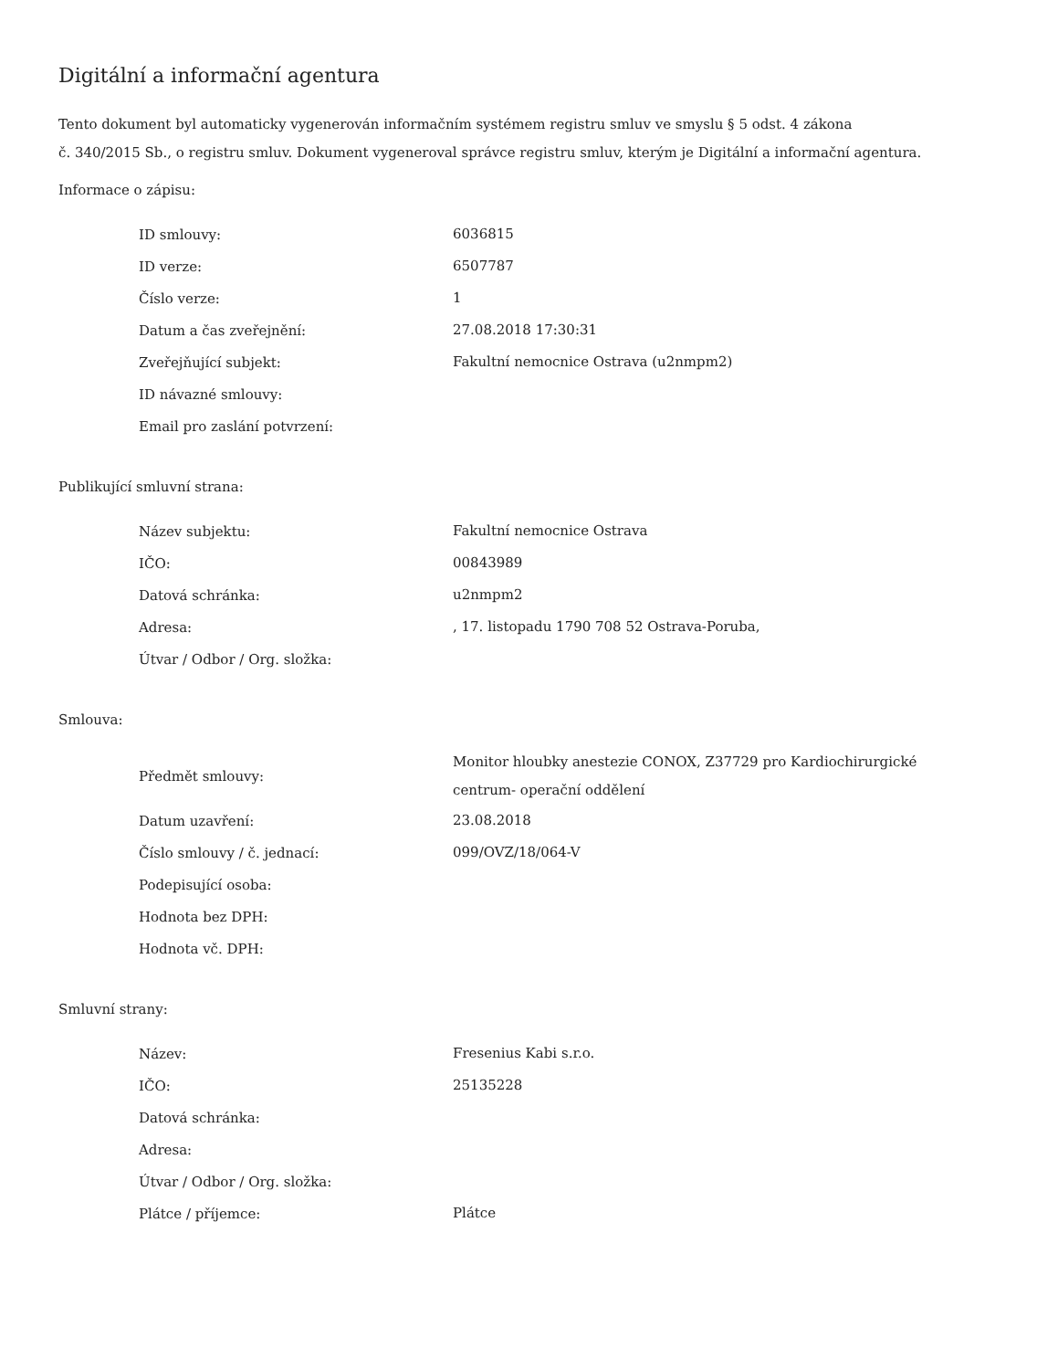Digitální a informační agentura
Tento dokument byl automaticky vygenerován informačním systémem registru smluv ve smyslu § 5 odst. 4 zákona
č. 340/2015 Sb., o registru smluv. Dokument vygeneroval správce registru smluv, kterým je Digitální a informační agentura.
Informace o zápisu:
| ID smlouvy: | 6036815 |
| ID verze: | 6507787 |
| Číslo verze: | 1 |
| Datum a čas zveřejnění: | 27.08.2018 17:30:31 |
| Zveřejňující subjekt: | Fakultní nemocnice Ostrava (u2nmpm2) |
| ID návazné smlouvy: | |
| Email pro zaslání potvrzení: | |
Publikující smluvní strana:
| Název subjektu: | Fakultní nemocnice Ostrava |
| IČO: | 00843989 |
| Datová schránka: | u2nmpm2 |
| Adresa: | , 17. listopadu 1790 708 52 Ostrava-Poruba, |
| Útvar / Odbor / Org. složka: | |
Smlouva:
| Předmět smlouvy: | Monitor hloubky anestezie CONOX, Z37729 pro Kardiochirurgické centrum- operační oddělení |
| Datum uzavření: | 23.08.2018 |
| Číslo smlouvy / č. jednací: | 099/OVZ/18/064-V |
| Podepisující osoba: | |
| Hodnota bez DPH: | |
| Hodnota vč. DPH: | |
Smluvní strany:
| Název: | Fresenius Kabi s.r.o. |
| IČO: | 25135228 |
| Datová schránka: | |
| Adresa: | |
| Útvar / Odbor / Org. složka: | |
| Plátce / příjemce: | Plátce |